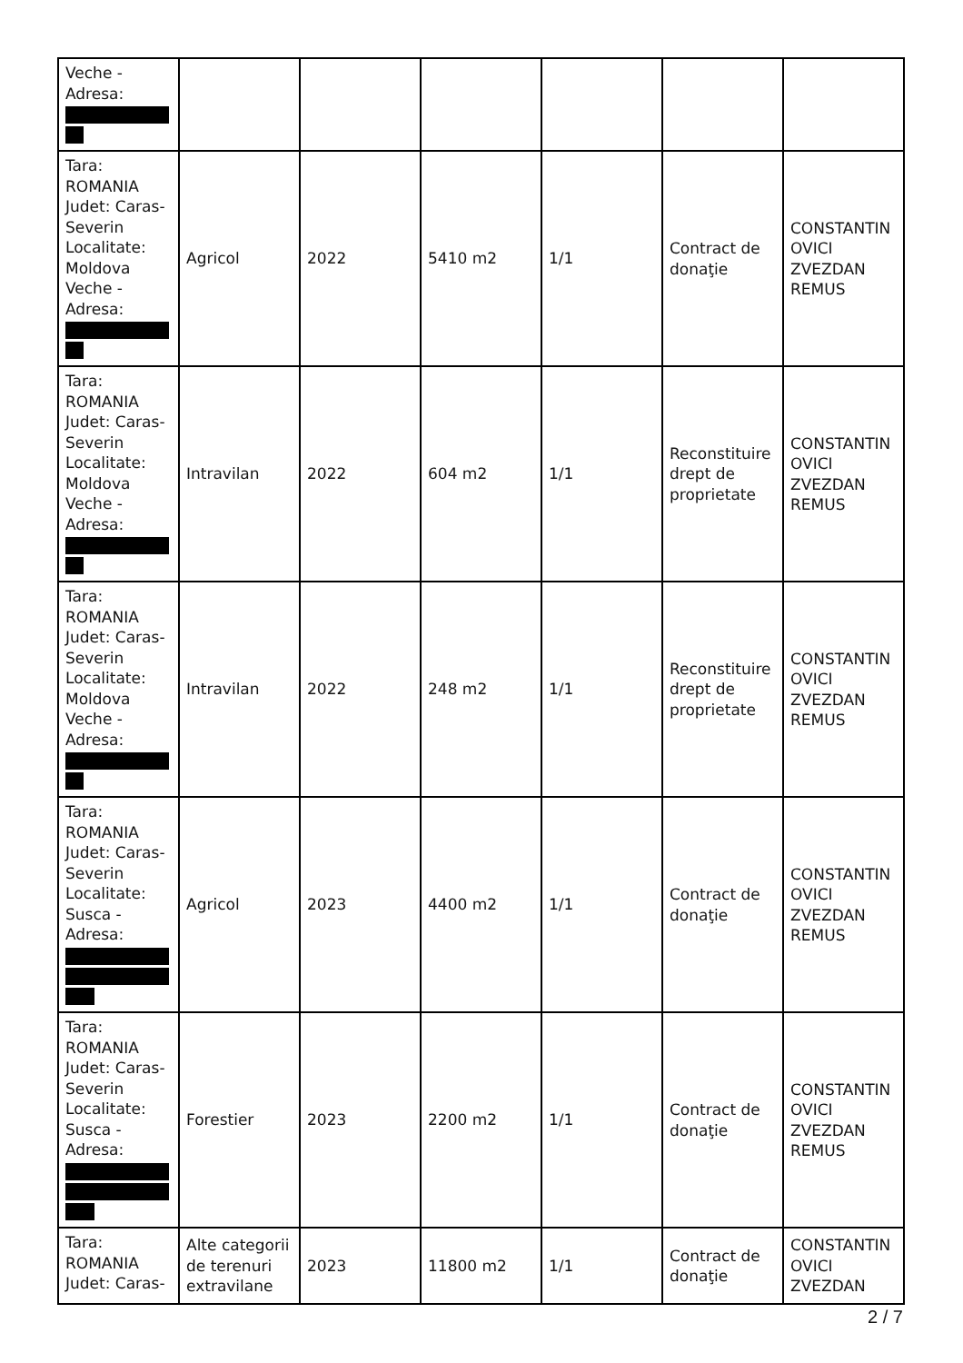| Veche - Adresa: | | | | | | |
| Tara: ROMANIA Judet: Caras-Severin Localitate: Moldova Veche - Adresa: | Agricol | 2022 | 5410 m2 | 1/1 | Contract de donaţie | CONSTANTIN OVICI ZVEZDAN REMUS |
| Tara: ROMANIA Judet: Caras-Severin Localitate: Moldova Veche - Adresa: | Intravilan | 2022 | 604 m2 | 1/1 | Reconstituire drept de proprietate | CONSTANTIN OVICI ZVEZDAN REMUS |
| Tara: ROMANIA Judet: Caras-Severin Localitate: Moldova Veche - Adresa: | Intravilan | 2022 | 248 m2 | 1/1 | Reconstituire drept de proprietate | CONSTANTIN OVICI ZVEZDAN REMUS |
| Tara: ROMANIA Judet: Caras-Severin Localitate: Susca - Adresa: | Agricol | 2023 | 4400 m2 | 1/1 | Contract de donaţie | CONSTANTIN OVICI ZVEZDAN REMUS |
| Tara: ROMANIA Judet: Caras-Severin Localitate: Susca - Adresa: | Forestier | 2023 | 2200 m2 | 1/1 | Contract de donaţie | CONSTANTIN OVICI ZVEZDAN REMUS |
| Tara: ROMANIA Judet: Caras- | Alte categorii de terenuri extravilane | 2023 | 11800 m2 | 1/1 | Contract de donaţie | CONSTANTIN OVICI ZVEZDAN |
2 / 7